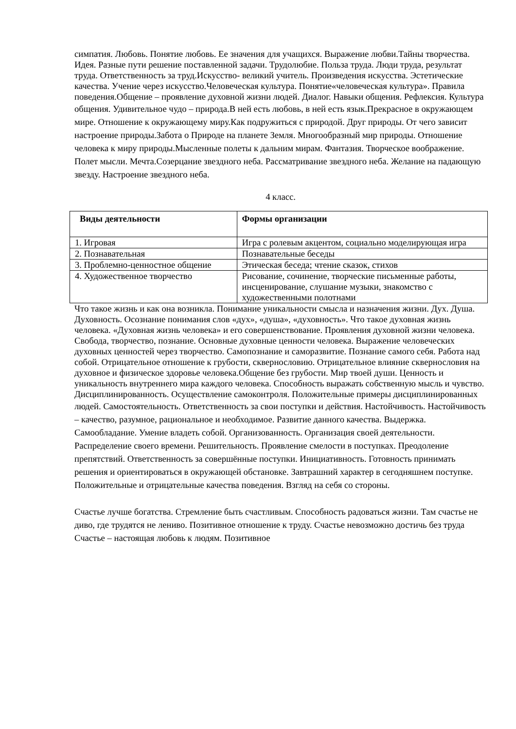симпатия. Любовь. Понятие любовь. Ее значения для учащихся. Выражение любви.Тайны творчества. Идея. Разные пути решение поставленной задачи. Трудолюбие. Польза труда. Люди труда, результат труда. Ответственность за труд.Искусство- великий учитель. Произведения искусства. Эстетические качества. Учение через искусство.Человеческая культура. Понятие«человеческая культура». Правила поведения.Общение – проявление духовной жизни людей. Диалог. Навыки общения. Рефлексия. Культура общения. Удивительное чудо – природа.В ней есть любовь, в ней есть язык.Прекрасное в окружающем мире. Отношение к окружающему миру.Как подружиться с природой. Друг природы. От чего зависит настроение природы.Забота о Природе на планете Земля. Многообразный мир природы. Отношение человека к миру природы.Мысленные полеты к дальним мирам. Фантазия. Творческое воображение. Полет мысли. Мечта.Созерцание звездного неба. Рассматривание звездного неба. Желание на падающую звезду. Настроение звездного неба.
4 класс.
| Виды деятельности | Формы организации |
| --- | --- |
| 1. Игровая | Игра с ролевым акцентом, социально моделирующая игра |
| 2. Познавательная | Познавательные беседы |
| 3. Проблемно-ценностное общение | Этическая беседа; чтение сказок, стихов |
| 4. Художественное творчество | Рисование, сочинение, творческие письменные работы, инсценирование, слушание музыки, знакомство с художественными полотнами |
Что такое жизнь и как она возникла. Понимание уникальности смысла и назначения жизни. Дух. Душа. Духовность. Осознание понимания слов «дух», «душа», «духовность». Что такое духовная жизнь человека. «Духовная жизнь человека» и его совершенствование. Проявления духовной жизни человека. Свобода, творчество, познание. Основные духовные ценности человека. Выражение человеческих духовных ценностей через творчество. Самопознание и саморазвитие. Познание самого себя. Работа над собой. Отрицательное отношение к грубости, сквернословию. Отрицательное влияние сквернословия на духовное и физическое здоровье человека.Общение без грубости. Мир твоей души. Ценность и уникальность внутреннего мира каждого человека. Способность выражать собственную мысль и чувство. Дисциплинированность. Осуществление самоконтроля. Положительные примеры дисциплинированных людей. Самостоятельность. Ответственность за свои поступки и действия. Настойчивость. Настойчивость – качество, разумное, рациональное и необходимое. Развитие данного качества. Выдержка. Самообладание. Умение владеть собой. Организованность. Организация своей деятельности. Распределение своего времени. Решительность. Проявление смелости в поступках. Преодоление препятствий. Ответственность за совершённые поступки. Инициативность. Готовность принимать решения и ориентироваться в окружающей обстановке. Завтрашний характер в сегодняшнем поступке. Положительные и отрицательные качества поведения. Взгляд на себя со стороны.
Счастье лучше богатства. Стремление быть счастливым. Способность радоваться жизни. Там счастье не диво, где трудятся не лениво. Позитивное отношение к труду. Счастье невозможно достичь без труда Счастье – настоящая любовь к людям. Позитивное